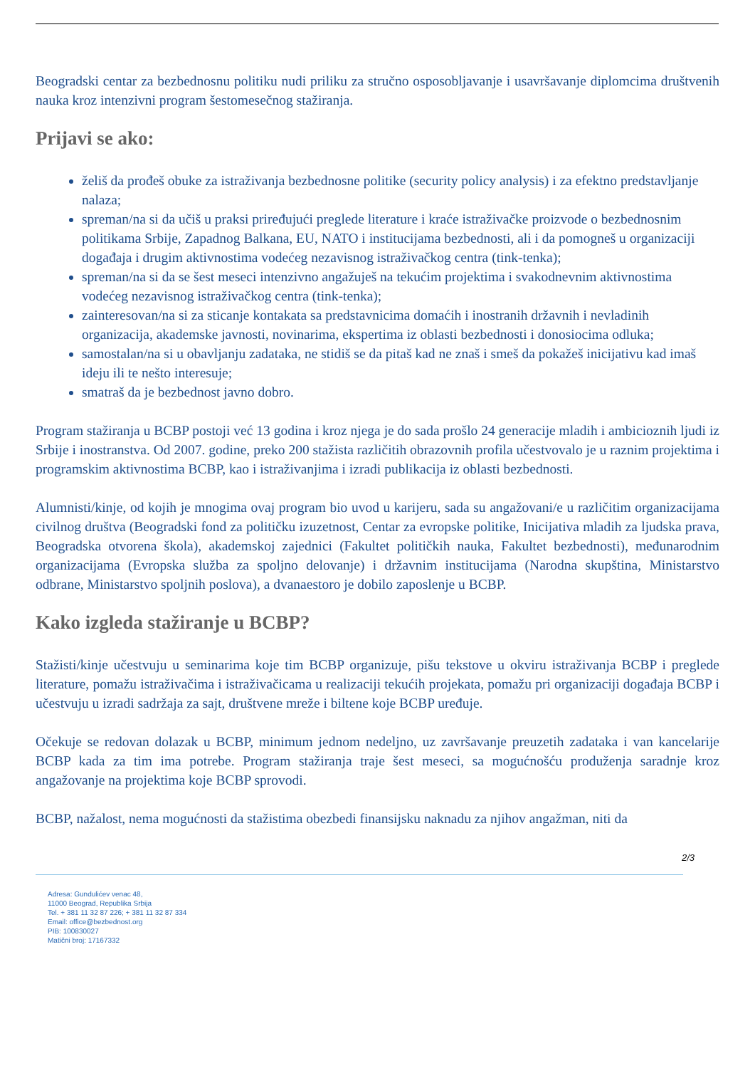Beogradski centar za bezbednosnu politiku nudi priliku za stručno osposobljavanje i usavršavanje diplomcima društvenih nauka kroz intenzivni program šestomesečnog stažiranja.
Prijavi se ako:
želiš da prođeš obuke za istraživanja bezbednosne politike (security policy analysis) i za efektno predstavljanje nalaza;
spreman/na si da učiš u praksi priređujući preglede literature i kraće istraživačke proizvode o bezbednosnim politikama Srbije, Zapadnog Balkana, EU, NATO i institucijama bezbednosti, ali i da pomogneš u organizaciji događaja i drugim aktivnostima vodećeg nezavisnog istraživačkog centra (tink-tenka);
spreman/na si da se šest meseci intenzivno angažuješ na tekućim projektima i svakodnevnim aktivnostima vodećeg nezavisnog istraživačkog centra (tink-tenka);
zainteresovan/na si za sticanje kontakata sa predstavnicima domaćih i inostranih državnih i nevladinih organizacija, akademske javnosti, novinarima, ekspertima iz oblasti bezbednosti i donosiocima odluka;
samostalan/na si u obavljanju zadataka, ne stidiš se da pitaš kad ne znaš i smeš da pokažeš inicijativu kad imaš ideju ili te nešto interesuje;
smatraš da je bezbednost javno dobro.
Program stažiranja u BCBP postoji već 13 godina i kroz njega je do sada prošlo 24 generacije mladih i ambicioznih ljudi iz Srbije i inostranstva. Od 2007. godine, preko 200 stažista različitih obrazovnih profila učestvovalo je u raznim projektima i programskim aktivnostima BCBP, kao i istraživanjima i izradi publikacija iz oblasti bezbednosti.
Alumnisti/kinje, od kojih je mnogima ovaj program bio uvod u karijeru, sada su angažovani/e u različitim organizacijama civilnog društva (Beogradski fond za političku izuzetnost, Centar za evropske politike, Inicijativa mladih za ljudska prava, Beogradska otvorena škola), akademskoj zajednici (Fakultet političkih nauka, Fakultet bezbednosti), međunarodnim organizacijama (Evropska služba za spoljno delovanje) i državnim institucijama (Narodna skupština, Ministarstvo odbrane, Ministarstvo spoljnih poslova), a dvanaestoro je dobilo zaposlenje u BCBP.
Kako izgleda stažiranje u BCBP?
Stažisti/kinje učestvuju u seminarima koje tim BCBP organizuje, pišu tekstove u okviru istraživanja BCBP i preglede literature, pomažu istraživačima i istraživačicama u realizaciji tekućih projekata, pomažu pri organizaciji događaja BCBP i učestvuju u izradi sadržaja za sajt, društvene mreže i biltene koje BCBP uređuje.
Očekuje se redovan dolazak u BCBP, minimum jednom nedeljno, uz završavanje preuzetih zadataka i van kancelarije BCBP kada za tim ima potrebe. Program stažiranja traje šest meseci, sa mogućnošću produženja saradnje kroz angažovanje na projektima koje BCBP sprovodi.
BCBP, nažalost, nema mogućnosti da stažistima obezbedi finansijsku naknadu za njihov angažman, niti da
2/3
Adresa: Gundulićev venac 48,
11000 Beograd, Republika Srbija
Tel. + 381 11 32 87 226; + 381 11 32 87 334
Email: office@bezbednost.org
PIB: 100830027
Matični broj: 17167332